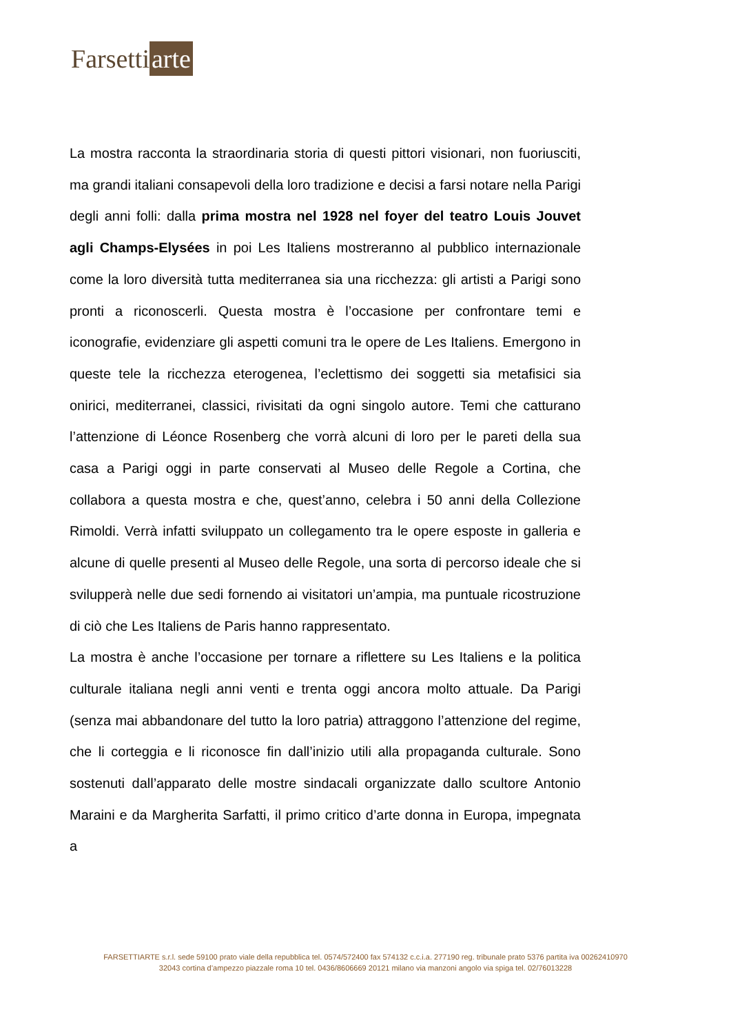Farsetti arte
La mostra racconta la straordinaria storia di questi pittori visionari, non fuoriusciti, ma grandi italiani consapevoli della loro tradizione e decisi a farsi notare nella Parigi degli anni folli: dalla prima mostra nel 1928 nel foyer del teatro Louis Jouvet agli Champs-Elysées in poi Les Italiens mostreranno al pubblico internazionale come la loro diversità tutta mediterranea sia una ricchezza: gli artisti a Parigi sono pronti a riconoscerli. Questa mostra è l’occasione per confrontare temi e iconografie, evidenziare gli aspetti comuni tra le opere de Les Italiens. Emergono in queste tele la ricchezza eterogenea, l’eclettismo dei soggetti sia metafisici sia onirici, mediterranei, classici, rivisitati da ogni singolo autore. Temi che catturano l’attenzione di Léonce Rosenberg che vorrà alcuni di loro per le pareti della sua casa a Parigi oggi in parte conservati al Museo delle Regole a Cortina, che collabora a questa mostra e che, quest’anno, celebra i 50 anni della Collezione Rimoldi. Verrà infatti sviluppato un collegamento tra le opere esposte in galleria e alcune di quelle presenti al Museo delle Regole, una sorta di percorso ideale che si svilupperà nelle due sedi fornendo ai visitatori un’ampia, ma puntuale ricostruzione di ciò che Les Italiens de Paris hanno rappresentato.
La mostra è anche l’occasione per tornare a riflettere su Les Italiens e la politica culturale italiana negli anni venti e trenta oggi ancora molto attuale. Da Parigi (senza mai abbandonare del tutto la loro patria) attraggono l’attenzione del regime, che li corteggia e li riconosce fin dall’inizio utili alla propaganda culturale. Sono sostenuti dall’apparato delle mostre sindacali organizzate dallo scultore Antonio Maraini e da Margherita Sarfatti, il primo critico d’arte donna in Europa, impegnata a
FARSETTIARTE s.r.l. sede 59100 prato viale della repubblica tel. 0574/572400 fax 574132 c.c.i.a. 277190 reg. tribunale prato 5376 partita iva 00262410970
32043 cortina d’ampezzo piazzale roma 10 tel. 0436/8606669 20121 milano via manzoni angolo via spiga tel. 02/76013228